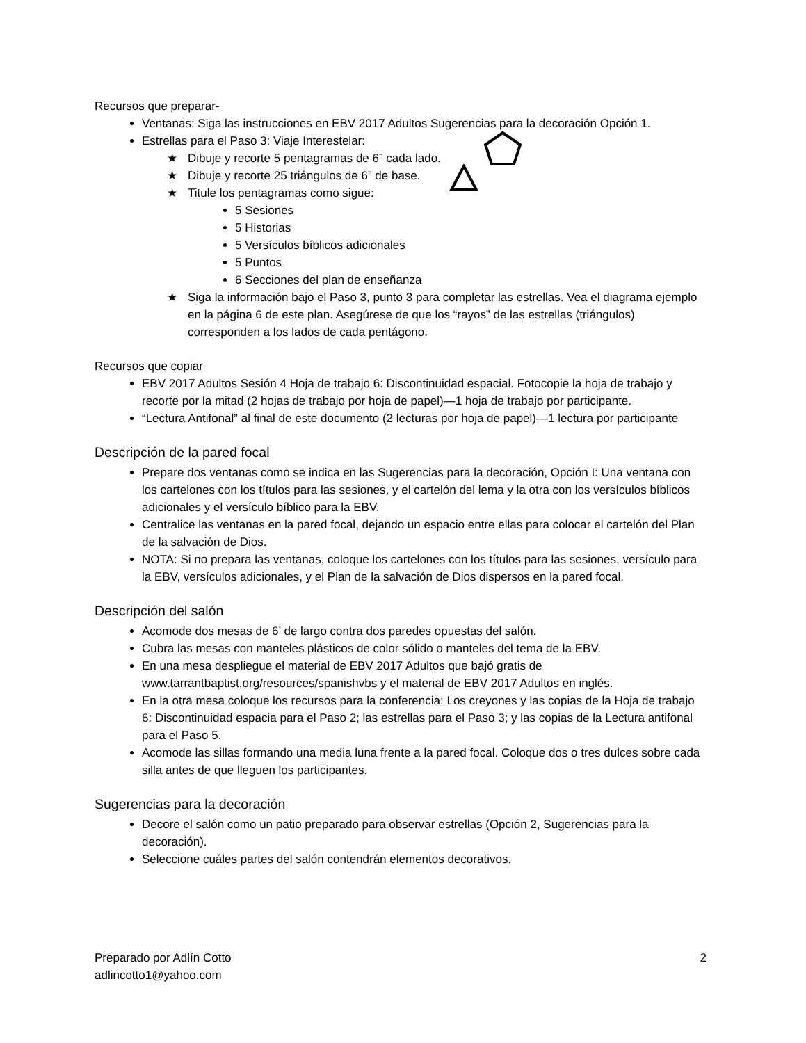Recursos que preparar-
Ventanas: Siga las instrucciones en EBV 2017 Adultos Sugerencias para la decoración Opción 1.
Estrellas para el Paso 3: Viaje Interestelar:
★ Dibuje y recorte 5 pentagramas de 6” cada lado.
★ Dibuje y recorte 25 triángulos de 6” de base.
★ Titule los pentagramas como sigue:
5 Sesiones
5 Historias
5 Versículos bíblicos adicionales
5 Puntos
6 Secciones del plan de enseñanza
★ Siga la información bajo el Paso 3, punto 3 para completar las estrellas. Vea el diagrama ejemplo en la página 6 de este plan. Asegúrese de que los “rayos” de las estrellas (triángulos) corresponden a los lados de cada pentágono.
Recursos que copiar
EBV 2017 Adultos Sesión 4 Hoja de trabajo 6: Discontinuidad espacial. Fotocopie la hoja de trabajo y recorte por la mitad (2 hojas de trabajo por hoja de papel)—1 hoja de trabajo por participante.
“Lectura Antifonal” al final de este documento (2 lecturas por hoja de papel)—1 lectura por participante
Descripción de la pared focal
Prepare dos ventanas como se indica en las Sugerencias para la decoración, Opción I: Una ventana con los cartelones con los títulos para las sesiones, y el cartelón del lema y la otra con los versículos bíblicos adicionales y el versículo bíblico para la EBV.
Centralice las ventanas en la pared focal, dejando un espacio entre ellas para colocar el cartelón del Plan de la salvación de Dios.
NOTA: Si no prepara las ventanas, coloque los cartelones con los títulos para las sesiones, versículo para la EBV, versículos adicionales, y el Plan de la salvación de Dios dispersos en la pared focal.
Descripción del salón
Acomode dos mesas de 6’ de largo contra dos paredes opuestas del salón.
Cubra las mesas con manteles plásticos de color sólido o manteles del tema de la EBV.
En una mesa despliegue el material de EBV 2017 Adultos que bajó gratis de www.tarrantbaptist.org/resources/spanishvbs y el material de EBV 2017 Adultos en inglés.
En la otra mesa coloque los recursos para la conferencia: Los creyones y las copias de la Hoja de trabajo 6: Discontinuidad espacia para el Paso 2; las estrellas para el Paso 3; y las copias de la Lectura antifonal para el Paso 5.
Acomode las sillas formando una media luna frente a la pared focal. Coloque dos o tres dulces sobre cada silla antes de que lleguen los participantes.
Sugerencias para la decoración
Decore el salón como un patio preparado para observar estrellas (Opción 2, Sugerencias para la decoración).
Seleccione cuáles partes del salón contendrán elementos decorativos.
Preparado por Adlín Cotto
adlincotto1@yahoo.com
2